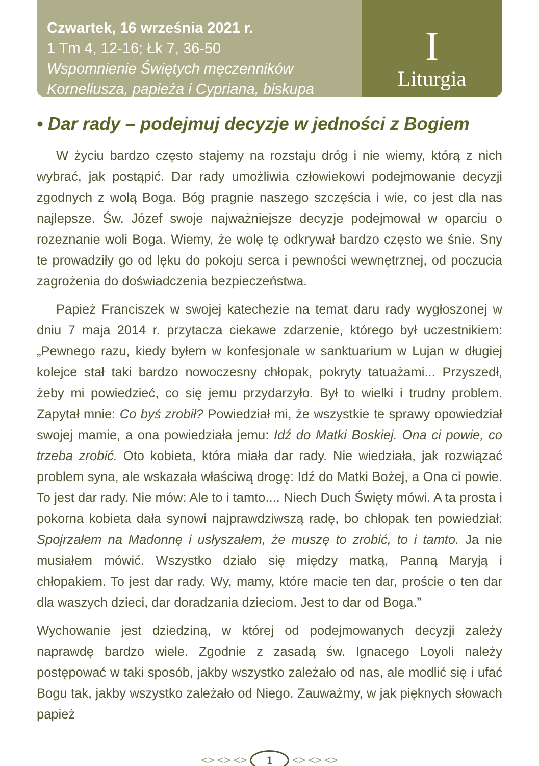Czwartek, 16 września 2021 r.
1 Tm 4, 12-16; Łk 7, 36-50
Wspomnienie Świętych męczenników
Korneliusza, papieża i Cypriana, biskupa
I
Liturgia
• Dar rady – podejmuj decyzje w jedności z Bogiem
W życiu bardzo często stajemy na rozstaju dróg i nie wiemy, którą z nich wybrać, jak postąpić. Dar rady umożliwia człowiekowi podejmowanie decyzji zgodnych z wolą Boga. Bóg pragnie naszego szczęścia i wie, co jest dla nas najlepsze. Św. Józef swoje najważniejsze decyzje podejmował w oparciu o rozeznanie woli Boga. Wiemy, że wolę tę odkrywał bardzo często we śnie. Sny te prowadziły go od lęku do pokoju serca i pewności wewnętrznej, od poczucia zagrożenia do doświadczenia bezpieczeństwa.
Papież Franciszek w swojej katechezie na temat daru rady wygłoszonej w dniu 7 maja 2014 r. przytacza ciekawe zdarzenie, którego był uczestnikiem: „Pewnego razu, kiedy byłem w konfesjonale w sanktuarium w Lujan w długiej kolejce stał taki bardzo nowoczesny chłopak, pokryty tatuażami... Przyszedł, żeby mi powiedzieć, co się jemu przydarzyło. Był to wielki i trudny problem. Zapytał mnie: Co byś zrobił? Powiedział mi, że wszystkie te sprawy opowiedział swojej mamie, a ona powiedziała jemu: Idź do Matki Boskiej. Ona ci powie, co trzeba zrobić. Oto kobieta, która miała dar rady. Nie wiedziała, jak rozwiązać problem syna, ale wskazała właściwą drogę: Idź do Matki Bożej, a Ona ci powie. To jest dar rady. Nie mów: Ale to i tamto.... Niech Duch Święty mówi. A ta prosta i pokorna kobieta dała synowi najprawdziwszą radę, bo chłopak ten powiedział: Spojrzałem na Madonnę i usłyszałem, że muszę to zrobić, to i tamto. Ja nie musiałem mówić. Wszystko działo się między matką, Panną Maryją i chłopakiem. To jest dar rady. Wy, mamy, które macie ten dar, proście o ten dar dla waszych dzieci, dar doradzania dzieciom. Jest to dar od Boga.”
Wychowanie jest dziedziną, w której od podejmowanych decyzji zależy naprawdę bardzo wiele. Zgodnie z zasadą św. Ignacego Loyoli należy postępować w taki sposób, jakby wszystko zależało od nas, ale modlić się i ufać Bogu tak, jakby wszystko zależało od Niego. Zauważmy, w jak pięknych słowach papież
<> <> <> 1 <> <> <>